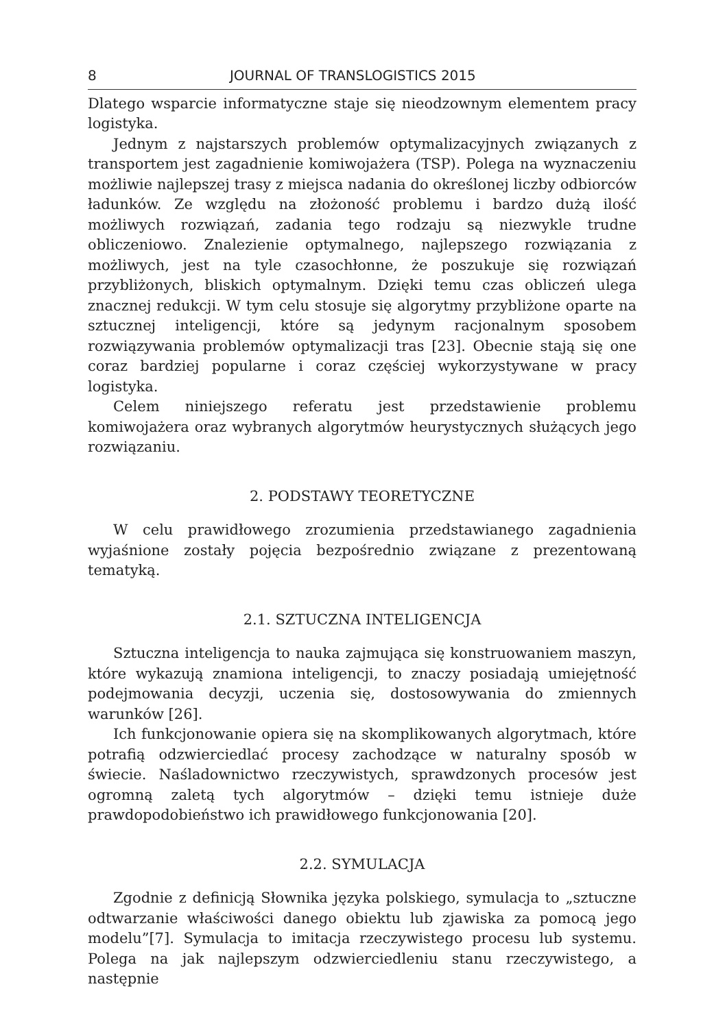8 JOURNAL OF TRANSLOGISTICS 2015
Dlatego wsparcie informatyczne staje się nieodzownym elementem pracy logistyka.
Jednym z najstarszych problemów optymalizacyjnych związanych z transportem jest zagadnienie komiwojażera (TSP). Polega na wyznaczeniu możliwie najlepszej trasy z miejsca nadania do określonej liczby odbiorców ładunków. Ze względu na złożoność problemu i bardzo dużą ilość możliwych rozwiązań, zadania tego rodzaju są niezwykle trudne obliczeniowo. Znalezienie optymalnego, najlepszego rozwiązania z możliwych, jest na tyle czasochłonne, że poszukuje się rozwiązań przybliżonych, bliskich optymalnym. Dzięki temu czas obliczeń ulega znacznej redukcji. W tym celu stosuje się algorytmy przybliżone oparte na sztucznej inteligencji, które są jedynym racjonalnym sposobem rozwiązywania problemów optymalizacji tras [23]. Obecnie stają się one coraz bardziej popularne i coraz częściej wykorzystywane w pracy logistyka.
Celem niniejszego referatu jest przedstawienie problemu komiwojażera oraz wybranych algorytmów heurystycznych służących jego rozwiązaniu.
2. PODSTAWY TEORETYCZNE
W celu prawidłowego zrozumienia przedstawianego zagadnienia wyjaśnione zostały pojęcia bezpośrednio związane z prezentowaną tematyką.
2.1. SZTUCZNA INTELIGENCJA
Sztuczna inteligencja to nauka zajmująca się konstruowaniem maszyn, które wykazują znamiona inteligencji, to znaczy posiadają umiejętność podejmowania decyzji, uczenia się, dostosowywania do zmiennych warunków [26].
Ich funkcjonowanie opiera się na skomplikowanych algorytmach, które potrafią odzwierciedlać procesy zachodzące w naturalny sposób w świecie. Naśladownictwo rzeczywistych, sprawdzonych procesów jest ogromną zaletą tych algorytmów – dzięki temu istnieje duże prawdopodobieństwo ich prawidłowego funkcjonowania [20].
2.2. SYMULACJA
Zgodnie z definicją Słownika języka polskiego, symulacja to „sztuczne odtwarzanie właściwości danego obiektu lub zjawiska za pomocą jego modelu”[7]. Symulacja to imitacja rzeczywistego procesu lub systemu. Polega na jak najlepszym odzwierciedleniu stanu rzeczywistego, a następnie